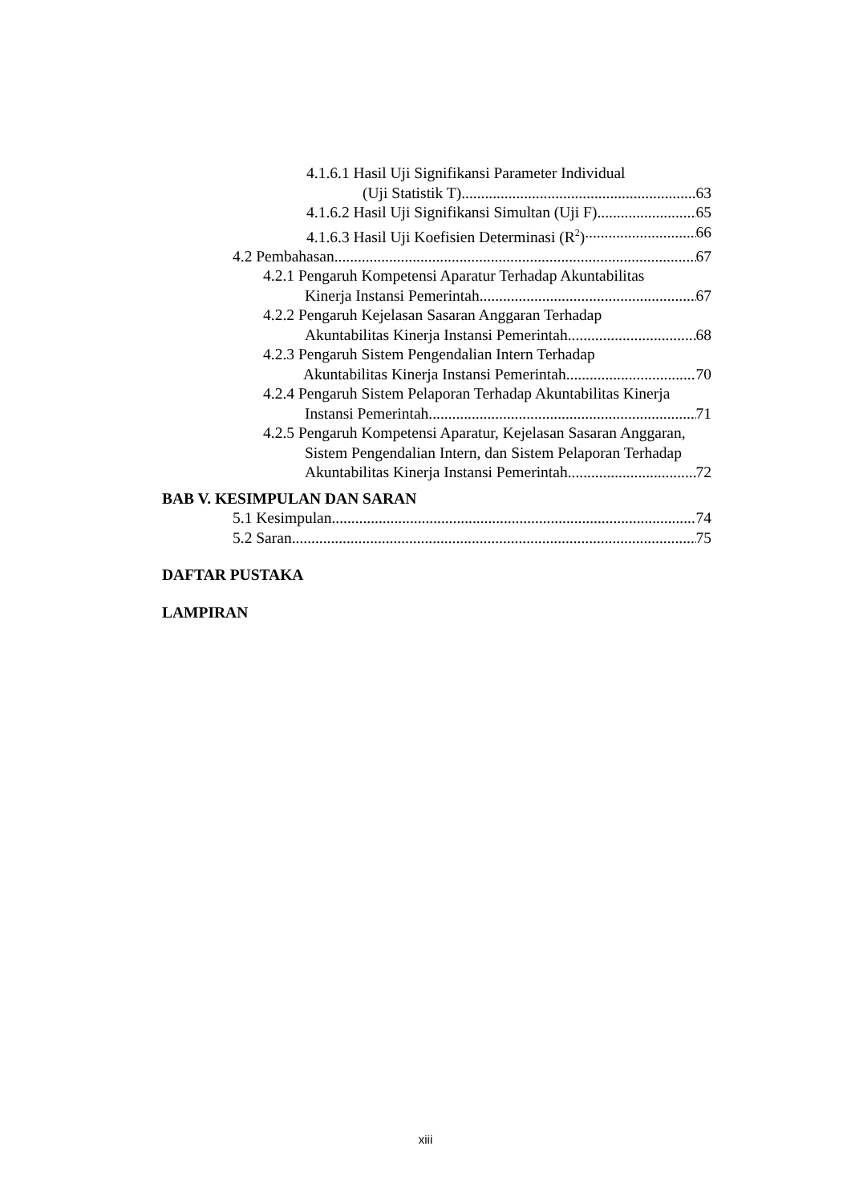4.1.6.1 Hasil Uji Signifikansi Parameter Individual
(Uji Statistik T) 63
4.1.6.2 Hasil Uji Signifikansi Simultan (Uji F) 65
4.1.6.3 Hasil Uji Koefisien Determinasi (R<sup>2</sup>) 66
4.2 Pembahasan 67
4.2.1 Pengaruh Kompetensi Aparatur Terhadap Akuntabilitas
Kinerja Instansi Pemerintah 67
4.2.2 Pengaruh Kejelasan Sasaran Anggaran Terhadap
Akuntabilitas Kinerja Instansi Pemerintah 68
4.2.3 Pengaruh Sistem Pengendalian Intern Terhadap
Akuntabilitas Kinerja Instansi Pemerintah 70
4.2.4 Pengaruh Sistem Pelaporan Terhadap Akuntabilitas Kinerja
Instansi Pemerintah 71
4.2.5 Pengaruh Kompetensi Aparatur, Kejelasan Sasaran Anggaran,
Sistem Pengendalian Intern, dan Sistem Pelaporan Terhadap
Akuntabilitas Kinerja Instansi Pemerintah 72
BAB V. KESIMPULAN DAN SARAN
5.1 Kesimpulan 74
5.2 Saran 75
DAFTAR PUSTAKA
LAMPIRAN
xiii